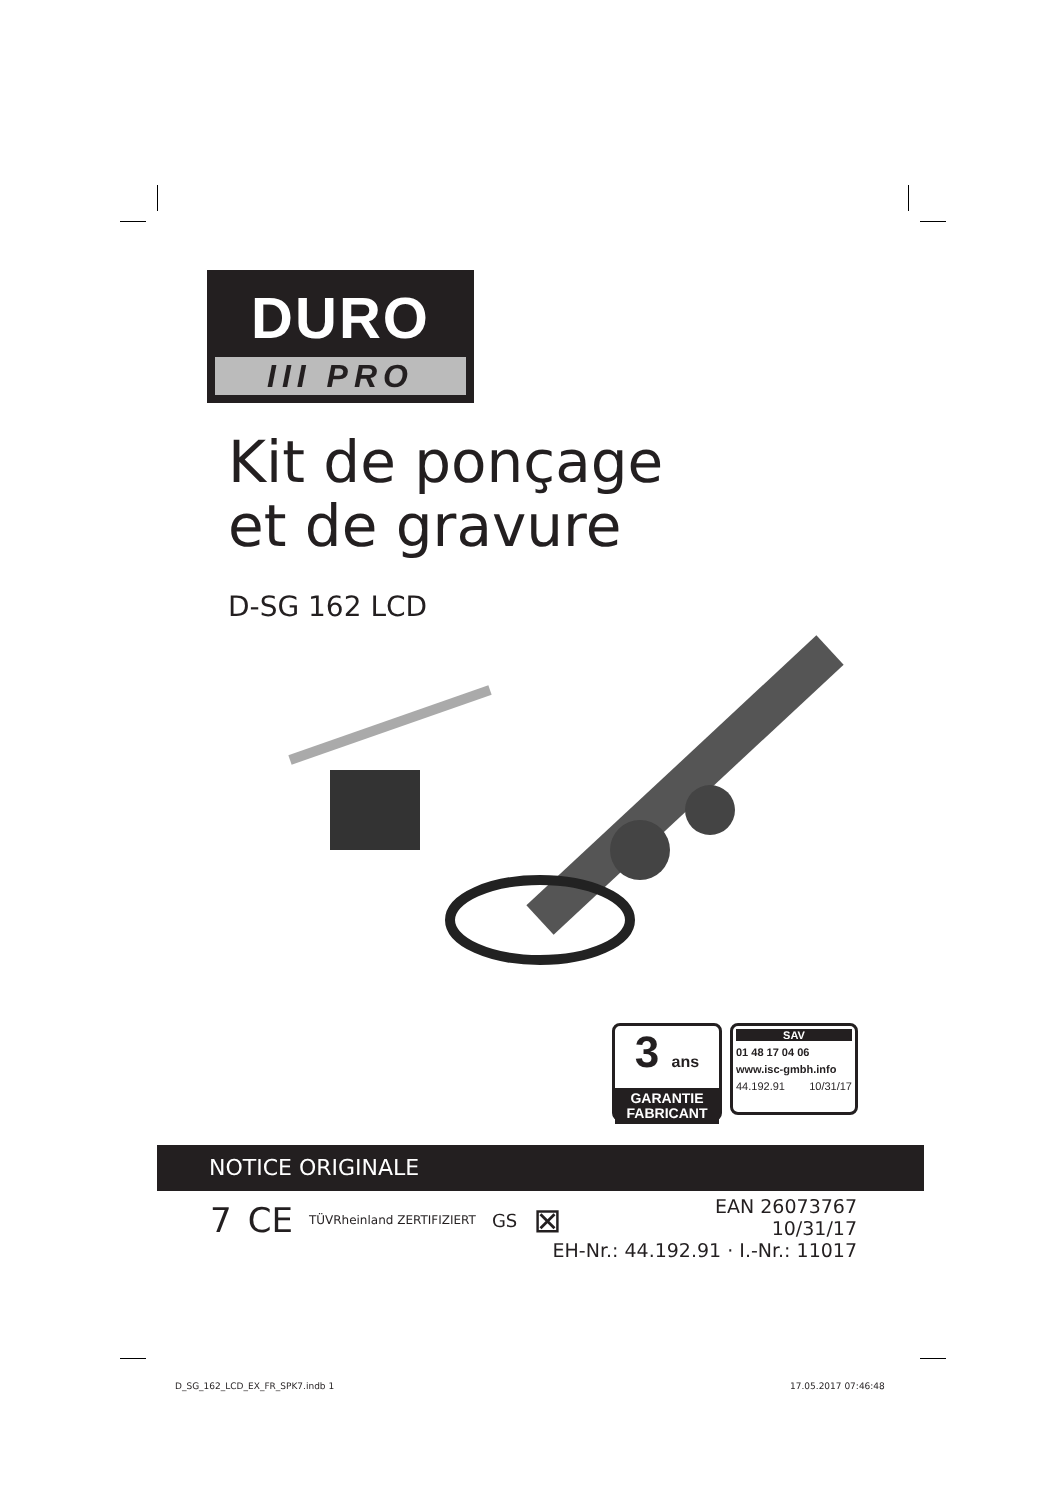DURO
III PRO
Kit de ponçage
et de gravure
D-SG 162 LCD
3 ans
GARANTIE
FABRICANT
SAV
01 48 17 04 06
www.isc-gmbh.info
44.192.91 10/31/17
NOTICE ORIGINALE
7 CE TÜVRheinland ZERTIFIZIERT GS ⊠
EAN 26073767
10/31/17
EH-Nr.: 44.192.91 · I.-Nr.: 11017
D_SG_162_LCD_EX_FR_SPK7.indb 1 17.05.2017 07:46:48